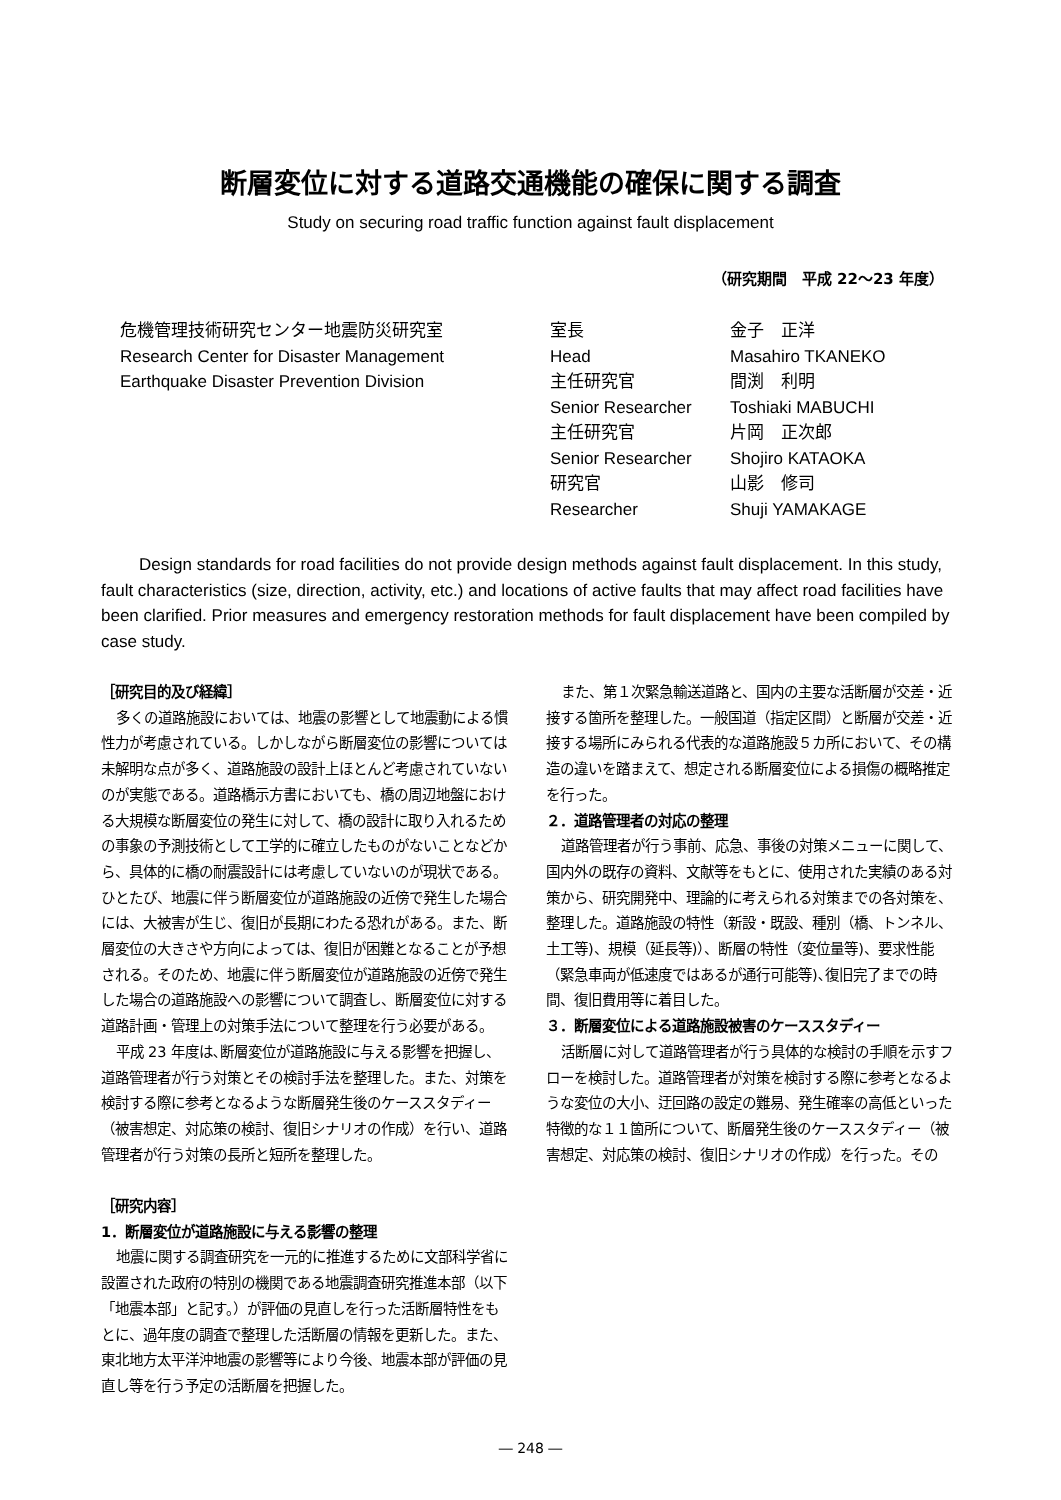断層変位に対する道路交通機能の確保に関する調査
Study on securing road traffic function against fault displacement
（研究期間　平成 22～23 年度）
危機管理技術研究センター地震防災研究室
Research Center for Disaster Management
Earthquake Disaster Prevention Division
| 室長 | 金子 正洋 |
| Head | Masahiro TKANEKO |
| 主任研究官 | 間渕 利明 |
| Senior Researcher | Toshiaki MABUCHI |
| 主任研究官 | 片岡 正次郎 |
| Senior Researcher | Shojiro KATAOKA |
| 研究官 | 山影 修司 |
| Researcher | Shuji YAMAKAGE |
Design standards for road facilities do not provide design methods against fault displacement. In this study, fault characteristics (size, direction, activity, etc.) and locations of active faults that may affect road facilities have been clarified. Prior measures and emergency restoration methods for fault displacement have been compiled by case study.
［研究目的及び経緯］
多くの道路施設においては、地震の影響として地震動による慣性力が考慮されている。しかしながら断層変位の影響については未解明な点が多く、道路施設の設計上ほとんど考慮されていないのが実態である。道路橋示方書においても、橋の周辺地盤における大規模な断層変位の発生に対して、橋の設計に取り入れるための事象の予測技術として工学的に確立したものがないことなどから、具体的に橋の耐震設計には考慮していないのが現状である。ひとたび、地震に伴う断層変位が道路施設の近傍で発生した場合には、大被害が生じ、復旧が長期にわたる恐れがある。また、断層変位の大きさや方向によっては、復旧が困難となることが予想される。そのため、地震に伴う断層変位が道路施設の近傍で発生した場合の道路施設への影響について調査し、断層変位に対する道路計画・管理上の対策手法について整理を行う必要がある。
平成 23 年度は､断層変位が道路施設に与える影響を把握し、道路管理者が行う対策とその検討手法を整理した。また、対策を検討する際に参考となるような断層発生後のケーススタディー（被害想定、対応策の検討、復旧シナリオの作成）を行い、道路管理者が行う対策の長所と短所を整理した。
［研究内容］
1．断層変位が道路施設に与える影響の整理
地震に関する調査研究を一元的に推進するために文部科学省に設置された政府の特別の機関である地震調査研究推進本部（以下「地震本部」と記す。）が評価の見直しを行った活断層特性をもとに、過年度の調査で整理した活断層の情報を更新した。また、東北地方太平洋沖地震の影響等により今後、地震本部が評価の見直し等を行う予定の活断層を把握した。
また、第１次緊急輸送道路と、国内の主要な活断層が交差・近接する箇所を整理した。一般国道（指定区間）と断層が交差・近接する場所にみられる代表的な道路施設５カ所において、その構造の違いを踏まえて、想定される断層変位による損傷の概略推定を行った。
２．道路管理者の対応の整理
道路管理者が行う事前、応急、事後の対策メニューに関して、国内外の既存の資料、文献等をもとに、使用された実績のある対策から、研究開発中、理論的に考えられる対策までの各対策を、整理した。道路施設の特性（新設・既設、種別（橋、トンネル、土工等)、規模（延長等)）、断層の特性（変位量等)、要求性能（緊急車両が低速度ではあるが通行可能等)､復旧完了までの時間、復旧費用等に着目した。
３．断層変位による道路施設被害のケーススタディー
活断層に対して道路管理者が行う具体的な検討の手順を示すフローを検討した。道路管理者が対策を検討する際に参考となるような変位の大小、迂回路の設定の難易、発生確率の高低といった特徴的な１１箇所について、断層発生後のケーススタディー（被害想定、対応策の検討、復旧シナリオの作成）を行った。その
― 248 ―